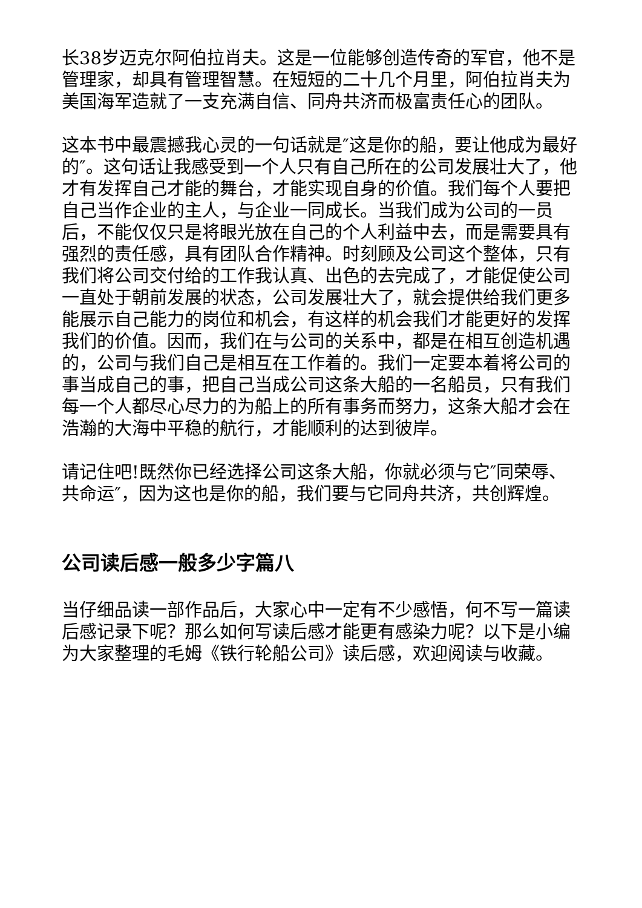长38岁迈克尔阿伯拉肖夫。这是一位能够创造传奇的军官，他不是管理家，却具有管理智慧。在短短的二十几个月里，阿伯拉肖夫为美国海军造就了一支充满自信、同舟共济而极富责任心的团队。
这本书中最震撼我心灵的一句话就是″这是你的船，要让他成为最好的″。这句话让我感受到一个人只有自己所在的公司发展壮大了，他才有发挥自己才能的舞台，才能实现自身的价值。我们每个人要把自己当作企业的主人，与企业一同成长。当我们成为公司的一员后，不能仅仅只是将眼光放在自己的个人利益中去，而是需要具有强烈的责任感，具有团队合作精神。时刻顾及公司这个整体，只有我们将公司交付给的工作我认真、出色的去完成了，才能促使公司一直处于朝前发展的状态，公司发展壮大了，就会提供给我们更多能展示自己能力的岗位和机会，有这样的机会我们才能更好的发挥我们的价值。因而，我们在与公司的关系中，都是在相互创造机遇的，公司与我们自己是相互在工作着的。我们一定要本着将公司的事当成自己的事，把自己当成公司这条大船的一名船员，只有我们每一个人都尽心尽力的为船上的所有事务而努力，这条大船才会在浩瀚的大海中平稳的航行，才能顺利的达到彼岸。
请记住吧!既然你已经选择公司这条大船，你就必须与它″同荣辱、共命运″，因为这也是你的船，我们要与它同舟共济，共创辉煌。
公司读后感一般多少字篇八
当仔细品读一部作品后，大家心中一定有不少感悟，何不写一篇读后感记录下呢？那么如何写读后感才能更有感染力呢？以下是小编为大家整理的毛姆《铁行轮船公司》读后感，欢迎阅读与收藏。